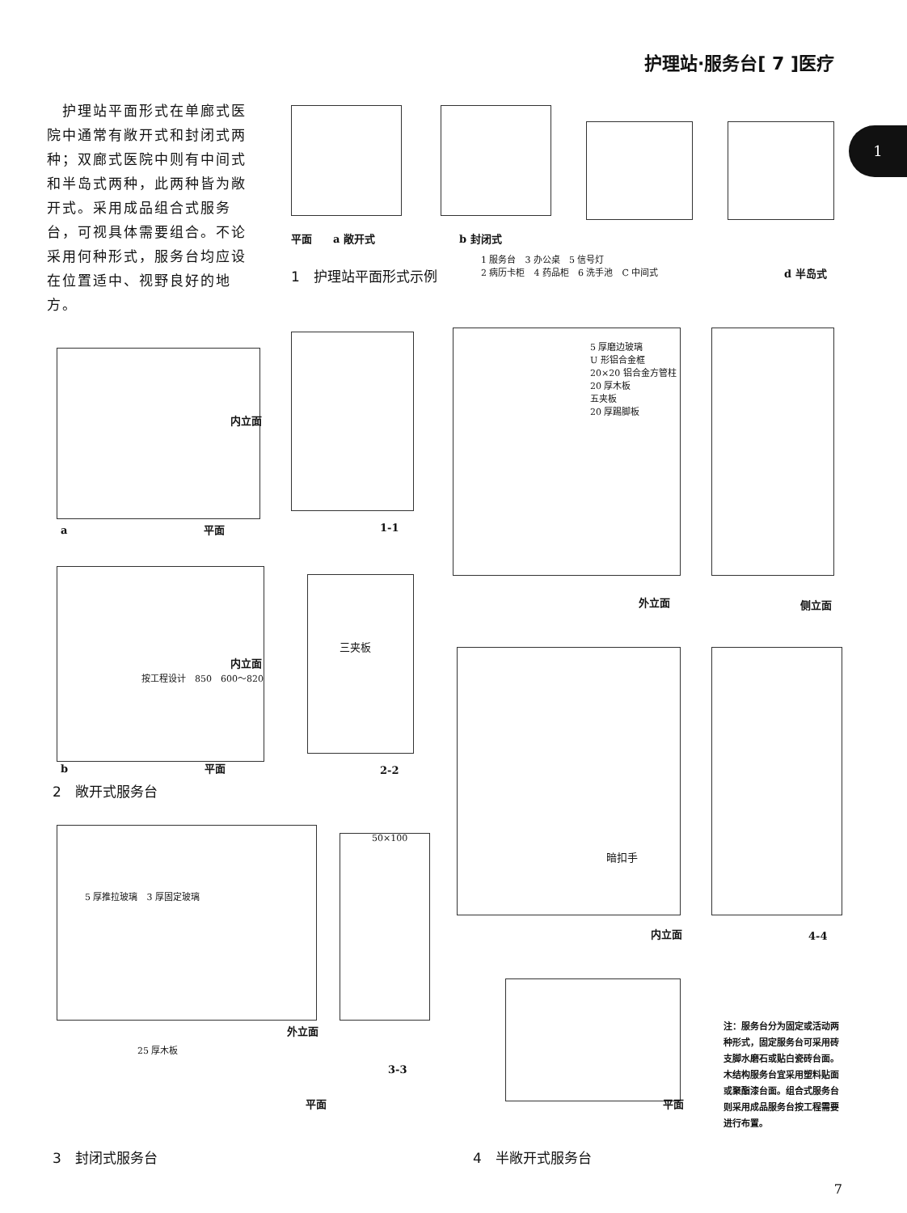护理站·服务台[ 7 ]医疗
1
　护理站平面形式在单廊式医院中通常有敞开式和封闭式两种；双廊式医院中则有中间式和半岛式两种，此两种皆为敞开式。采用成品组合式服务台，可视具体需要组合。不论采用何种形式，服务台均应设在位置适中、视野良好的地方。
平面　　a 敞开式　　　　　　　　b 封闭式
1 服务台　3 办公桌　5 信号灯
2 病历卡柜　4 药品柜　6 洗手池　C 中间式
d 半岛式
1　护理站平面形式示例
a　　　　　　　　　　　　　平面
内立面
1-1
5 厚磨边玻璃
U 形铝合金框
20×20 铝合金方管柱
20 厚木板
五夹板
20 厚踢脚板
外立面 侧立面
内立面
按工程设计　850　600～820
b　　　　　　　　　　　　　平面
三夹板
2-2
2　敞开式服务台
5 厚推拉玻璃　3 厚固定玻璃
外立面
25 厚木板
平面
50×100
3-3
3　封闭式服务台
暗扣手
内立面 4-4
平面
4　半敞开式服务台
注：服务台分为固定或活动两种形式，固定服务台可采用砖支脚水磨石或贴白瓷砖台面。木结构服务台宜采用塑料贴面或聚酯漆台面。组合式服务台则采用成品服务台按工程需要进行布置。
7